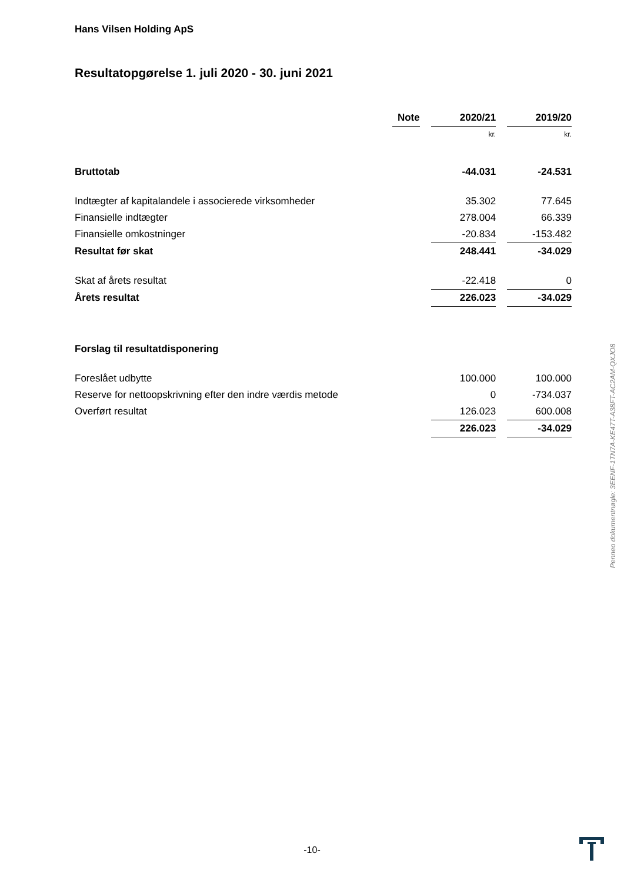Hans Vilsen Holding ApS
Resultatopgørelse 1. juli 2020 - 30. juni 2021
| | Note | | 2020/21 | | 2019/20 |
| | | | kr. | | kr. |
| Bruttotab | | | -44.031 | | -24.531 |
| Indtægter af kapitalandele i associerede virksomheder | | | 35.302 | | 77.645 |
| Finansielle indtægter | | | 278.004 | | 66.339 |
| Finansielle omkostninger | | | -20.834 | | -153.482 |
| Resultat før skat | | | 248.441 | | -34.029 |
| Skat af årets resultat | | | -22.418 | | 0 |
| Årets resultat | | | 226.023 | | -34.029 |
| Forslag til resultatdisponering | | | | | |
| Foreslået udbytte | | | 100.000 | | 100.000 |
| Reserve for nettoopskrivning efter den indre værdis metode | | | 0 | | -734.037 |
| Overført resultat | | | 126.023 | | 600.008 |
| | | | 226.023 | | -34.029 |
Penneo dokumentnøgle: 3EENF-1TN7A-KE47T-A38FT-AC2AM-QXJO8
-10-